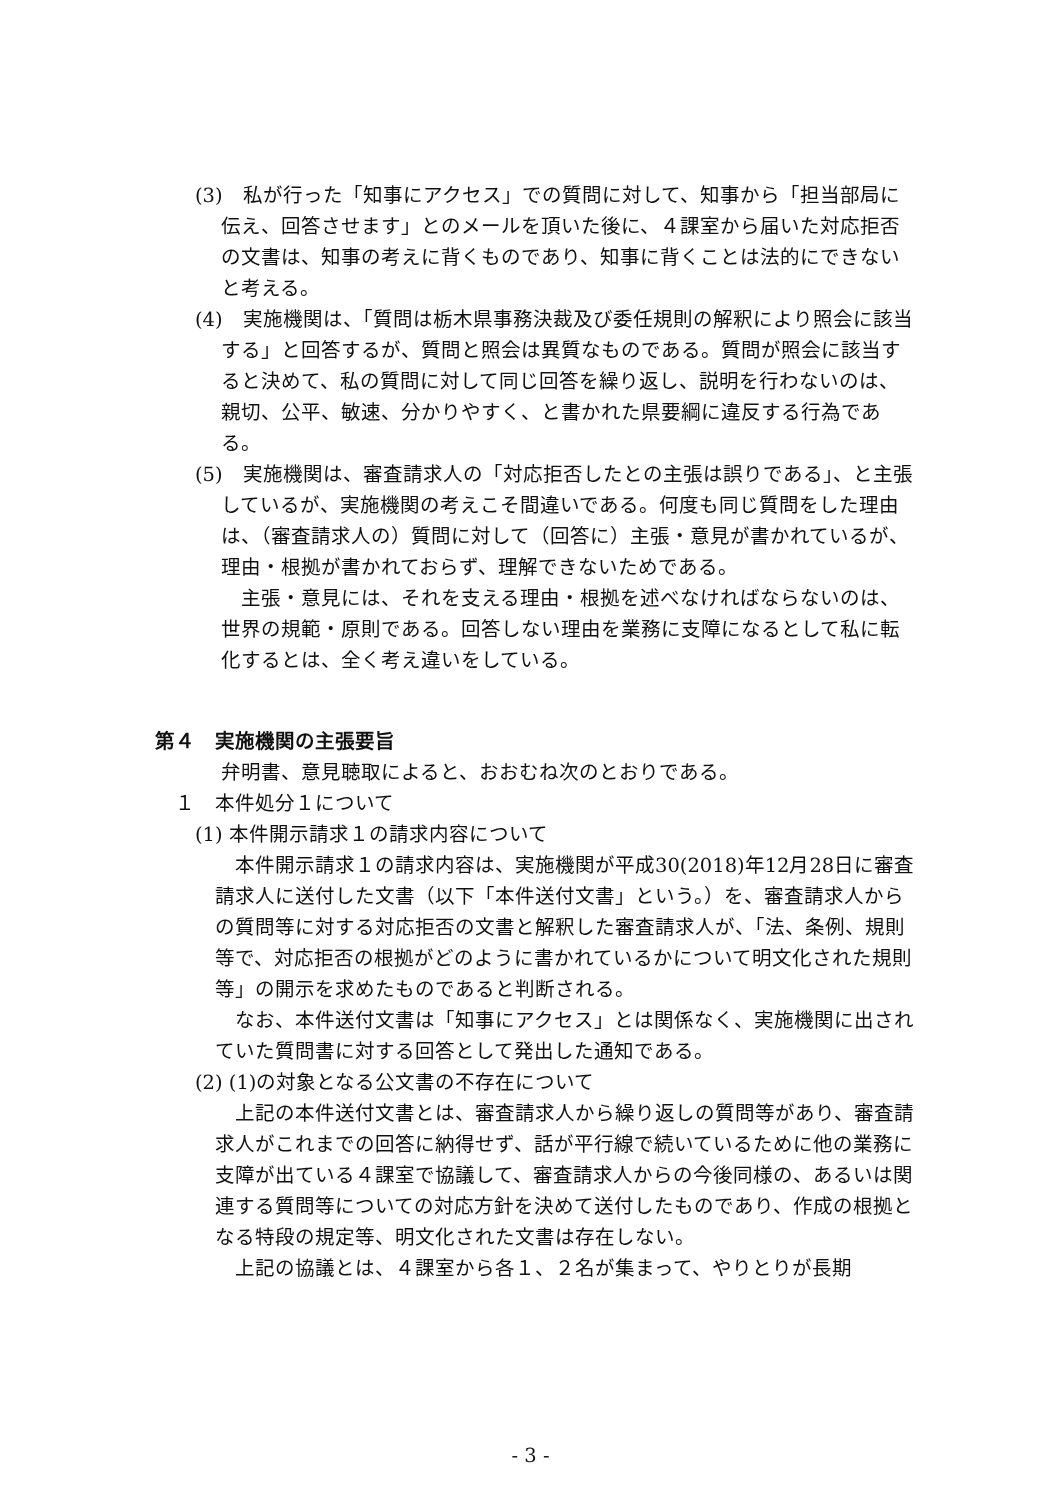(3)　私が行った「知事にアクセス」での質問に対して、知事から「担当部局に伝え、回答させます」とのメールを頂いた後に、４課室から届いた対応拒否の文書は、知事の考えに背くものであり、知事に背くことは法的にできないと考える。
(4)　実施機関は、「質問は栃木県事務決裁及び委任規則の解釈により照会に該当する」と回答するが、質問と照会は異質なものである。質問が照会に該当すると決めて、私の質問に対して同じ回答を繰り返し、説明を行わないのは、親切、公平、敏速、分かりやすく、と書かれた県要綱に違反する行為である。
(5)　実施機関は、審査請求人の「対応拒否したとの主張は誤りである」、と主張しているが、実施機関の考えこそ間違いである。何度も同じ質問をした理由は、（審査請求人の）質問に対して（回答に）主張・意見が書かれているが、理由・根拠が書かれておらず、理解できないためである。
主張・意見には、それを支える理由・根拠を述べなければならないのは、世界の規範・原則である。回答しない理由を業務に支障になるとして私に転化するとは、全く考え違いをしている。
第４　実施機関の主張要旨
弁明書、意見聴取によると、おおむね次のとおりである。
１　本件処分１について
(1) 本件開示請求１の請求内容について
本件開示請求１の請求内容は、実施機関が平成30(2018)年12月28日に審査請求人に送付した文書（以下「本件送付文書」という。）を、審査請求人からの質問等に対する対応拒否の文書と解釈した審査請求人が、「法、条例、規則等で、対応拒否の根拠がどのように書かれているかについて明文化された規則等」の開示を求めたものであると判断される。
なお、本件送付文書は「知事にアクセス」とは関係なく、実施機関に出されていた質問書に対する回答として発出した通知である。
(2) (1)の対象となる公文書の不存在について
上記の本件送付文書とは、審査請求人から繰り返しの質問等があり、審査請求人がこれまでの回答に納得せず、話が平行線で続いているために他の業務に支障が出ている４課室で協議して、審査請求人からの今後同様の、あるいは関連する質問等についての対応方針を決めて送付したものであり、作成の根拠となる特段の規定等、明文化された文書は存在しない。
上記の協議とは、４課室から各１、２名が集まって、やりとりが長期
- 3 -